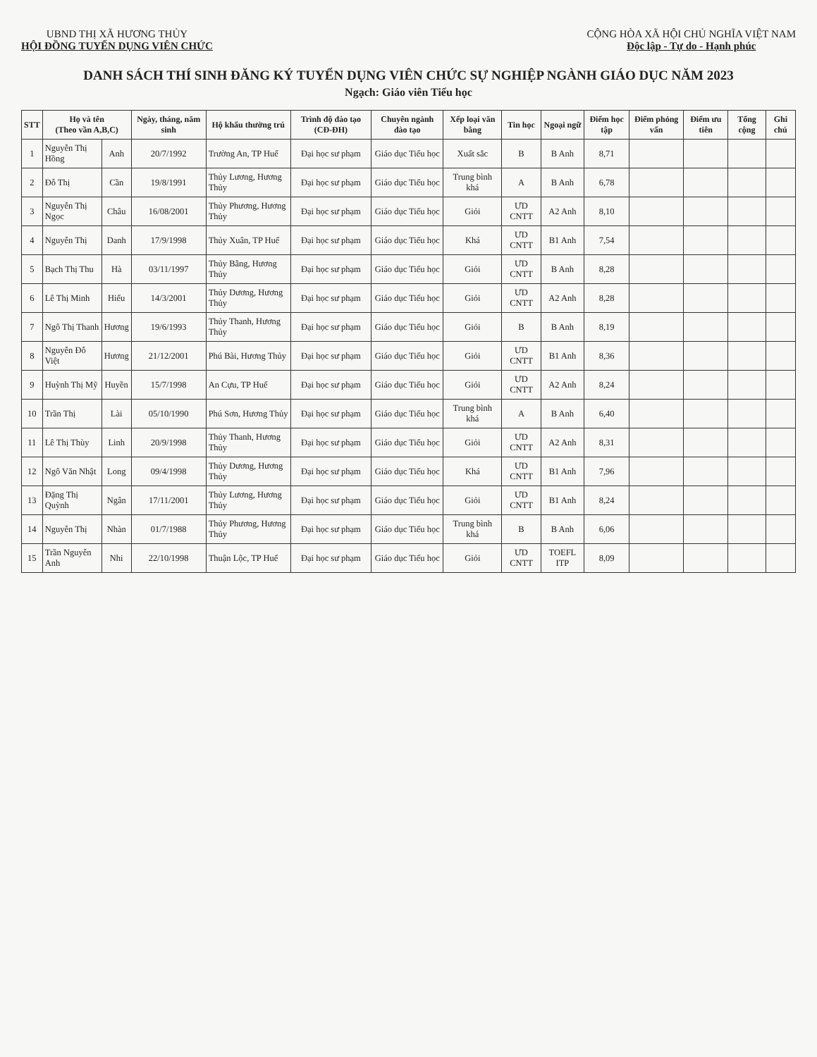UBND THỊ XÃ HƯƠNG THỦY
HỘI ĐỒNG TUYỂN DỤNG VIÊN CHỨC
CỘNG HÒA XÃ HỘI CHỦ NGHĨA VIỆT NAM
Độc lập - Tự do - Hạnh phúc
DANH SÁCH THÍ SINH ĐĂNG KÝ TUYỂN DỤNG VIÊN CHỨC SỰ NGHIỆP NGÀNH GIÁO DỤC NĂM 2023
Ngạch: Giáo viên Tiểu học
| STT | Họ và tên (Theo vần A,B,C) | | Ngày, tháng, năm sinh | Hộ khẩu thường trú | Trình độ đào tạo (CĐ-ĐH) | Chuyên ngành đào tạo | Xếp loại văn bằng | Tin học | Ngoại ngữ | Điểm học tập | Điểm phỏng vấn | Điểm ưu tiên | Tổng cộng | Ghi chú |
| --- | --- | --- | --- | --- | --- | --- | --- | --- | --- | --- | --- | --- | --- | --- |
| 1 | Nguyễn Thị Hồng | Anh | 20/7/1992 | Trường An, TP Huế | Đại học sư phạm | Giáo dục Tiểu học | Xuất sắc | B | B Anh | 8,71 | | | | |
| 2 | Đỗ Thị | Cần | 19/8/1991 | Thủy Lương, Hương Thủy | Đại học sư phạm | Giáo dục Tiểu học | Trung bình khá | A | B Anh | 6,78 | | | | |
| 3 | Nguyễn Thị Ngọc | Châu | 16/08/2001 | Thủy Phương, Hương Thủy | Đại học sư phạm | Giáo dục Tiểu học | Giỏi | ƯD CNTT | A2 Anh | 8,10 | | | | |
| 4 | Nguyễn Thị | Danh | 17/9/1998 | Thủy Xuân, TP Huế | Đại học sư phạm | Giáo dục Tiểu học | Khá | ƯD CNTT | B1 Anh | 7,54 | | | | |
| 5 | Bạch Thị Thu | Hà | 03/11/1997 | Thủy Bằng, Hương Thủy | Đại học sư phạm | Giáo dục Tiểu học | Giỏi | ƯD CNTT | B Anh | 8,28 | | | | |
| 6 | Lê Thị Minh | Hiếu | 14/3/2001 | Thủy Dương, Hương Thủy | Đại học sư phạm | Giáo dục Tiểu học | Giỏi | ƯD CNTT | A2 Anh | 8,28 | | | | |
| 7 | Ngô Thị Thanh | Hương | 19/6/1993 | Thủy Thanh, Hương Thủy | Đại học sư phạm | Giáo dục Tiểu học | Giỏi | B | B Anh | 8,19 | | | | |
| 8 | Nguyễn Đỗ Việt | Hương | 21/12/2001 | Phú Bài, Hương Thủy | Đại học sư phạm | Giáo dục Tiểu học | Giỏi | ƯD CNTT | B1 Anh | 8,36 | | | | |
| 9 | Huỳnh Thị Mỹ | Huyền | 15/7/1998 | An Cựu, TP Huế | Đại học sư phạm | Giáo dục Tiểu học | Giỏi | ƯD CNTT | A2 Anh | 8,24 | | | | |
| 10 | Trần Thị | Lài | 05/10/1990 | Phú Sơn, Hương Thủy | Đại học sư phạm | Giáo dục Tiểu học | Trung bình khá | A | B Anh | 6,40 | | | | |
| 11 | Lê Thị Thùy | Linh | 20/9/1998 | Thủy Thanh, Hương Thủy | Đại học sư phạm | Giáo dục Tiểu học | Giỏi | ƯD CNTT | A2 Anh | 8,31 | | | | |
| 12 | Ngô Văn Nhật | Long | 09/4/1998 | Thủy Dương, Hương Thủy | Đại học sư phạm | Giáo dục Tiểu học | Khá | ƯD CNTT | B1 Anh | 7,96 | | | | |
| 13 | Đặng Thị Quỳnh | Ngân | 17/11/2001 | Thủy Lương, Hương Thủy | Đại học sư phạm | Giáo dục Tiểu học | Giỏi | ƯD CNTT | B1 Anh | 8,24 | | | | |
| 14 | Nguyễn Thị | Nhàn | 01/7/1988 | Thủy Phương, Hương Thủy | Đại học sư phạm | Giáo dục Tiểu học | Trung bình khá | B | B Anh | 6,06 | | | | |
| 15 | Trần Nguyễn Anh | Nhi | 22/10/1998 | Thuận Lộc, TP Huế | Đại học sư phạm | Giáo dục Tiểu học | Giỏi | ƯD CNTT | TOEFL ITP | 8,09 | | | | |